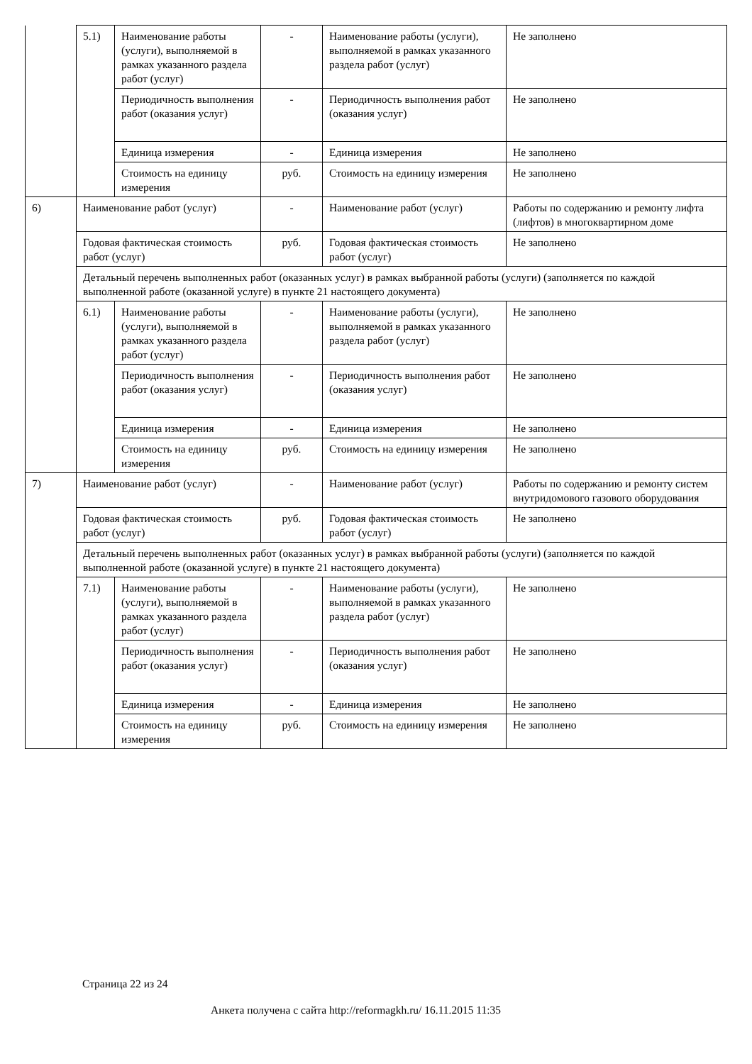| | 5.1) | Наименование работы (услуги), выполняемой в рамках указанного раздела работ (услуг) | - | Наименование работы (услуги), выполняемой в рамках указанного раздела работ (услуг) | Не заполнено |
| | | Периодичность выполнения работ (оказания услуг) | - | Периодичность выполнения работ (оказания услуг) | Не заполнено |
| | | Единица измерения | - | Единица измерения | Не заполнено |
| | | Стоимость на единицу измерения | руб. | Стоимость на единицу измерения | Не заполнено |
| 6) | Наименование работ (услуг) | | - | Наименование работ (услуг) | Работы по содержанию и ремонту лифта (лифтов) в многоквартирном доме |
| | Годовая фактическая стоимость работ (услуг) | | руб. | Годовая фактическая стоимость работ (услуг) | Не заполнено |
| | Детальный перечень выполненных работ (оказанных услуг) в рамках выбранной работы (услуги) (заполняется по каждой выполненной работе (оказанной услуге) в пункте 21 настоящего документа) | | | | |
| | 6.1) | Наименование работы (услуги), выполняемой в рамках указанного раздела работ (услуг) | - | Наименование работы (услуги), выполняемой в рамках указанного раздела работ (услуг) | Не заполнено |
| | | Периодичность выполнения работ (оказания услуг) | - | Периодичность выполнения работ (оказания услуг) | Не заполнено |
| | | Единица измерения | - | Единица измерения | Не заполнено |
| | | Стоимость на единицу измерения | руб. | Стоимость на единицу измерения | Не заполнено |
| 7) | Наименование работ (услуг) | | - | Наименование работ (услуг) | Работы по содержанию и ремонту систем внутридомового газового оборудования |
| | Годовая фактическая стоимость работ (услуг) | | руб. | Годовая фактическая стоимость работ (услуг) | Не заполнено |
| | Детальный перечень выполненных работ (оказанных услуг) в рамках выбранной работы (услуги) (заполняется по каждой выполненной работе (оказанной услуге) в пункте 21 настоящего документа) | | | | |
| | 7.1) | Наименование работы (услуги), выполняемой в рамках указанного раздела работ (услуг) | - | Наименование работы (услуги), выполняемой в рамках указанного раздела работ (услуг) | Не заполнено |
| | | Периодичность выполнения работ (оказания услуг) | - | Периодичность выполнения работ (оказания услуг) | Не заполнено |
| | | Единица измерения | - | Единица измерения | Не заполнено |
| | | Стоимость на единицу измерения | руб. | Стоимость на единицу измерения | Не заполнено |
Страница 22 из 24
Анкета получена с сайта http://reformagkh.ru/ 16.11.2015 11:35